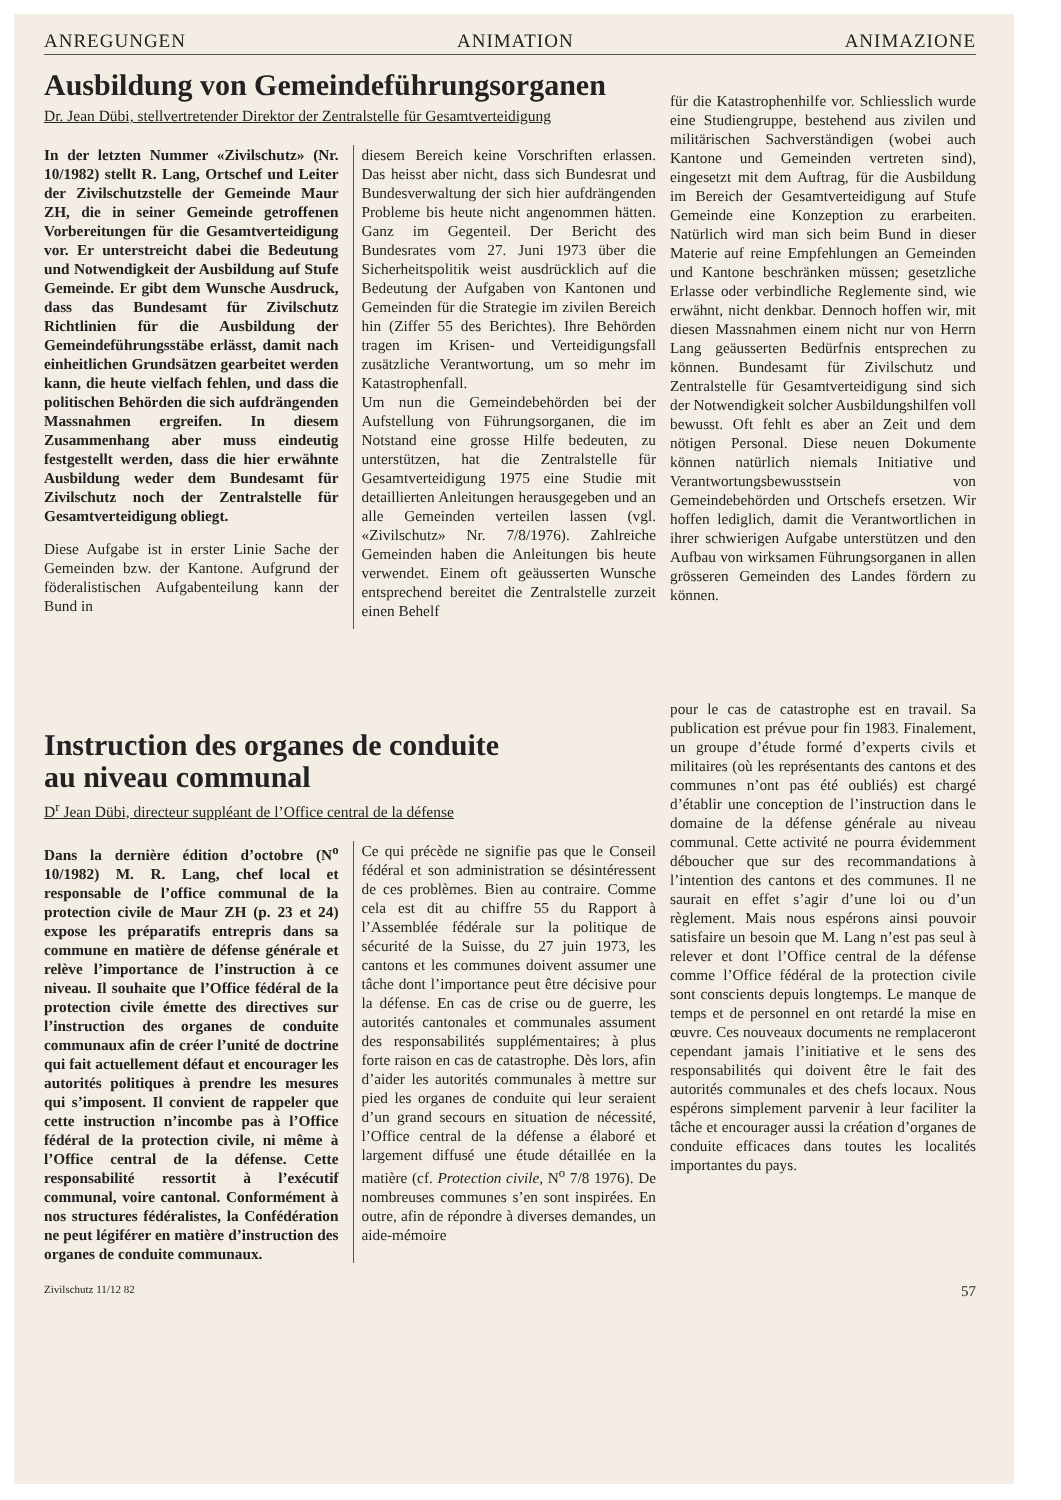ANREGUNGEN ANIMATION ANIMAZIONE
Ausbildung von Gemeindeführungsorganen
Dr. Jean Dübi, stellvertretender Direktor der Zentralstelle für Gesamtverteidigung
In der letzten Nummer «Zivilschutz» (Nr. 10/1982) stellt R. Lang, Ortschef und Leiter der Zivilschutzstelle der Gemeinde Maur ZH, die in seiner Gemeinde getroffenen Vorbereitungen für die Gesamtverteidigung vor. Er unterstreicht dabei die Bedeutung und Notwendigkeit der Ausbildung auf Stufe Gemeinde. Er gibt dem Wunsche Ausdruck, dass das Bundesamt für Zivilschutz Richtlinien für die Ausbildung der Gemeindeführungsstäbe erlässt, damit nach einheitlichen Grundsätzen gearbeitet werden kann, die heute vielfach fehlen, und dass die politischen Behörden die sich aufdrängenden Massnahmen ergreifen. In diesem Zusammenhang aber muss eindeutig festgestellt werden, dass die hier erwähnte Ausbildung weder dem Bundesamt für Zivilschutz noch der Zentralstelle für Gesamtverteidigung obliegt.
Diese Aufgabe ist in erster Linie Sache der Gemeinden bzw. der Kantone. Aufgrund der föderalistischen Aufgabenteilung kann der Bund in
diesem Bereich keine Vorschriften erlassen. Das heisst aber nicht, dass sich Bundesrat und Bundesverwaltung der sich hier aufdrängenden Probleme bis heute nicht angenommen hätten. Ganz im Gegenteil. Der Bericht des Bundesrates vom 27. Juni 1973 über die Sicherheitspolitik weist ausdrücklich auf die Bedeutung der Aufgaben von Kantonen und Gemeinden für die Strategie im zivilen Bereich hin (Ziffer 55 des Berichtes). Ihre Behörden tragen im Krisen- und Verteidigungsfall zusätzliche Verantwortung, um so mehr im Katastrophenfall.
Um nun die Gemeindebehörden bei der Aufstellung von Führungsorganen, die im Notstand eine grosse Hilfe bedeuten, zu unterstützen, hat die Zentralstelle für Gesamtverteidigung 1975 eine Studie mit detaillierten Anleitungen herausgegeben und an alle Gemeinden verteilen lassen (vgl. «Zivilschutz» Nr. 7/8/1976). Zahlreiche Gemeinden haben die Anleitungen bis heute verwendet. Einem oft geäusserten Wunsche entsprechend bereitet die Zentralstelle zurzeit einen Behelf
für die Katastrophenhilfe vor. Schliesslich wurde eine Studiengruppe, bestehend aus zivilen und militärischen Sachverständigen (wobei auch Kantone und Gemeinden vertreten sind), eingesetzt mit dem Auftrag, für die Ausbildung im Bereich der Gesamtverteidigung auf Stufe Gemeinde eine Konzeption zu erarbeiten. Natürlich wird man sich beim Bund in dieser Materie auf reine Empfehlungen an Gemeinden und Kantone beschränken müssen; gesetzliche Erlasse oder verbindliche Reglemente sind, wie erwähnt, nicht denkbar. Dennoch hoffen wir, mit diesen Massnahmen einem nicht nur von Herrn Lang geäusserten Bedürfnis entsprechen zu können. Bundesamt für Zivilschutz und Zentralstelle für Gesamtverteidigung sind sich der Notwendigkeit solcher Ausbildungshilfen voll bewusst. Oft fehlt es aber an Zeit und dem nötigen Personal. Diese neuen Dokumente können natürlich niemals Initiative und Verantwortungsbewusstsein von Gemeindebehörden und Ortschefs ersetzen. Wir hoffen lediglich, damit die Verantwortlichen in ihrer schwierigen Aufgabe unterstützen und den Aufbau von wirksamen Führungsorganen in allen grösseren Gemeinden des Landes fördern zu können.
Instruction des organes de conduite
au niveau communal
D<sup>r</sup> Jean Dübi, directeur suppléant de l’Office central de la défense
Dans la dernière édition d’octobre (N<sup>o</sup> 10/1982) M. R. Lang, chef local et responsable de l’office communal de la protection civile de Maur ZH (p. 23 et 24) expose les préparatifs entrepris dans sa commune en matière de défense générale et relève l’importance de l’instruction à ce niveau. Il souhaite que l’Office fédéral de la protection civile émette des directives sur l’instruction des organes de conduite communaux afin de créer l’unité de doctrine qui fait actuellement défaut et encourager les autorités politiques à prendre les mesures qui s’imposent. Il convient de rappeler que cette instruction n’incombe pas à l’Office fédéral de la protection civile, ni même à l’Office central de la défense. Cette responsabilité ressortit à l’exécutif communal, voire cantonal. Conformément à nos structures fédéralistes, la Confédération ne peut légiférer en matière d’instruction des organes de conduite communaux.
Ce qui précède ne signifie pas que le Conseil fédéral et son administration se désintéressent de ces problèmes. Bien au contraire. Comme cela est dit au chiffre 55 du Rapport à l’Assemblée fédérale sur la politique de sécurité de la Suisse, du 27 juin 1973, les cantons et les communes doivent assumer une tâche dont l’importance peut être décisive pour la défense. En cas de crise ou de guerre, les autorités cantonales et communales assument des responsabilités supplémentaires; à plus forte raison en cas de catastrophe. Dès lors, afin d’aider les autorités communales à mettre sur pied les organes de conduite qui leur seraient d’un grand secours en situation de nécessité, l’Office central de la défense a élaboré et largement diffusé une étude détaillée en la matière (cf. Protection civile, N<sup>o</sup> 7/8 1976). De nombreuses communes s’en sont inspirées. En outre, afin de répondre à diverses demandes, un aide-mémoire
pour le cas de catastrophe est en travail. Sa publication est prévue pour fin 1983. Finalement, un groupe d’étude formé d’experts civils et militaires (où les représentants des cantons et des communes n’ont pas été oubliés) est chargé d’établir une conception de l’instruction dans le domaine de la défense générale au niveau communal. Cette activité ne pourra évidemment déboucher que sur des recommandations à l’intention des cantons et des communes. Il ne saurait en effet s’agir d’une loi ou d’un règlement. Mais nous espérons ainsi pouvoir satisfaire un besoin que M. Lang n’est pas seul à relever et dont l’Office central de la défense comme l’Office fédéral de la protection civile sont conscients depuis longtemps. Le manque de temps et de personnel en ont retardé la mise en œuvre. Ces nouveaux documents ne remplaceront cependant jamais l’initiative et le sens des responsabilités qui doivent être le fait des autorités communales et des chefs locaux. Nous espérons simplement parvenir à leur faciliter la tâche et encourager aussi la création d’organes de conduite efficaces dans toutes les localités importantes du pays.
Zivilschutz 11/12 82 57